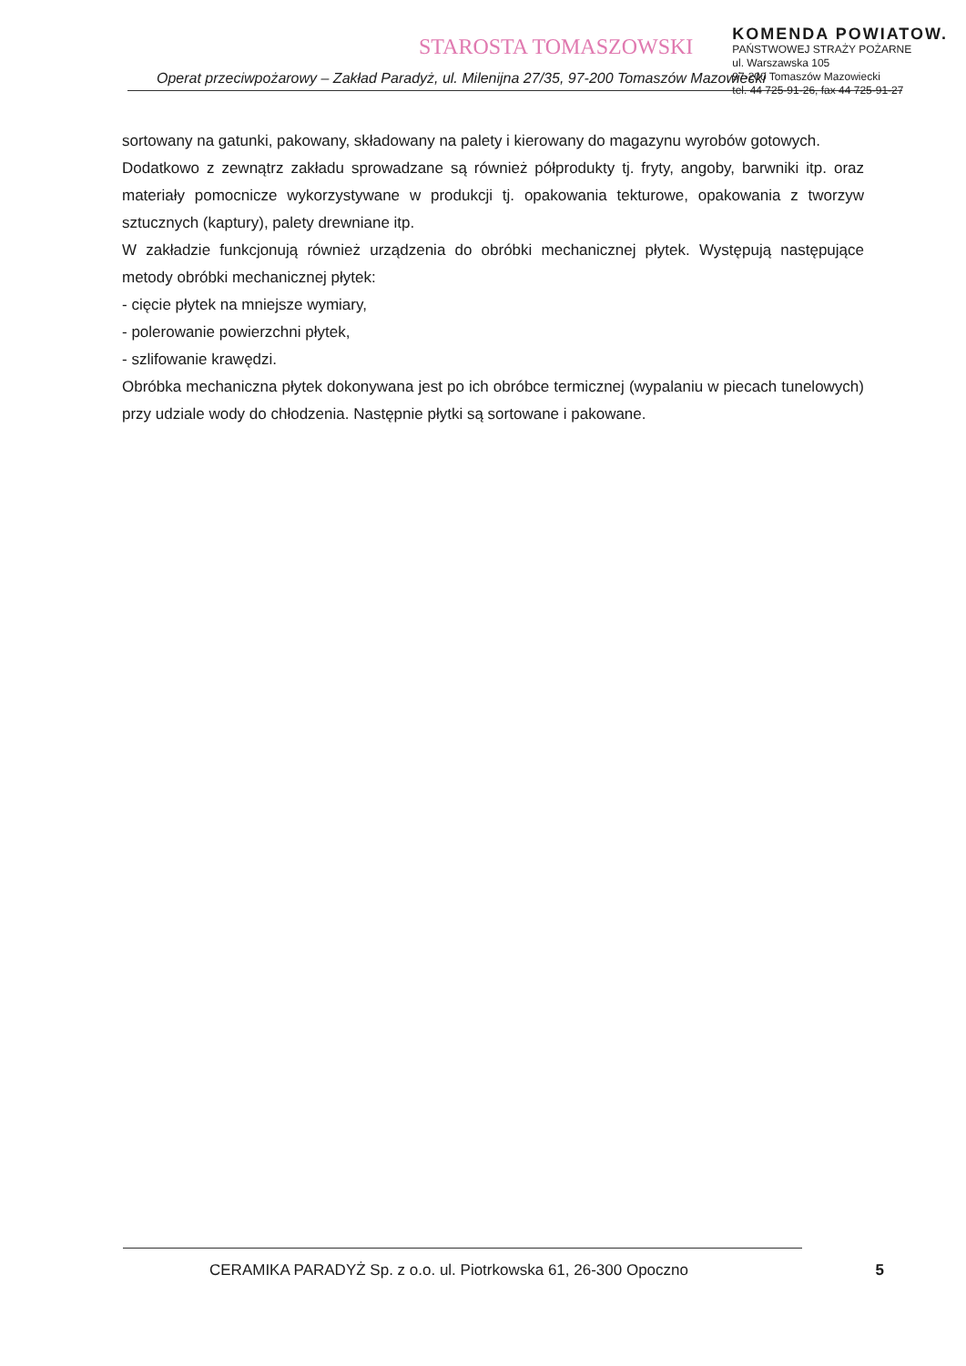STAROSTA TOMASZOWSKI
KOMENDA POWIATOW.
PAŃSTWOWEJ STRAŻY POŻARNE
ul. Warszawska 105
97-200 Tomaszów Mazowiecki
tel. 44 725-91-26, fax 44 725-91-27
Operat przeciwpożarowy – Zakład Paradyż, ul. Milenijna 27/35, 97-200 Tomaszów Mazowiecki
sortowany na gatunki, pakowany, składowany na palety i kierowany do magazynu wyrobów gotowych.
Dodatkowo z zewnątrz zakładu sprowadzane są również półprodukty tj. fryty, angoby, barwniki itp. oraz materiały pomocnicze wykorzystywane w produkcji tj. opakowania tekturowe, opakowania z tworzyw sztucznych (kaptury), palety drewniane itp.
W zakładzie funkcjonują również urządzenia do obróbki mechanicznej płytek. Występują następujące metody obróbki mechanicznej płytek:
- cięcie płytek na mniejsze wymiary,
- polerowanie powierzchni płytek,
- szlifowanie krawędzi.
Obróbka mechaniczna płytek dokonywana jest po ich obróbce termicznej (wypalaniu w piecach tunelowych) przy udziale wody do chłodzenia. Następnie płytki są sortowane i pakowane.
CERAMIKA PARADYŻ Sp. z o.o. ul. Piotrkowska 61, 26-300 Opoczno 5